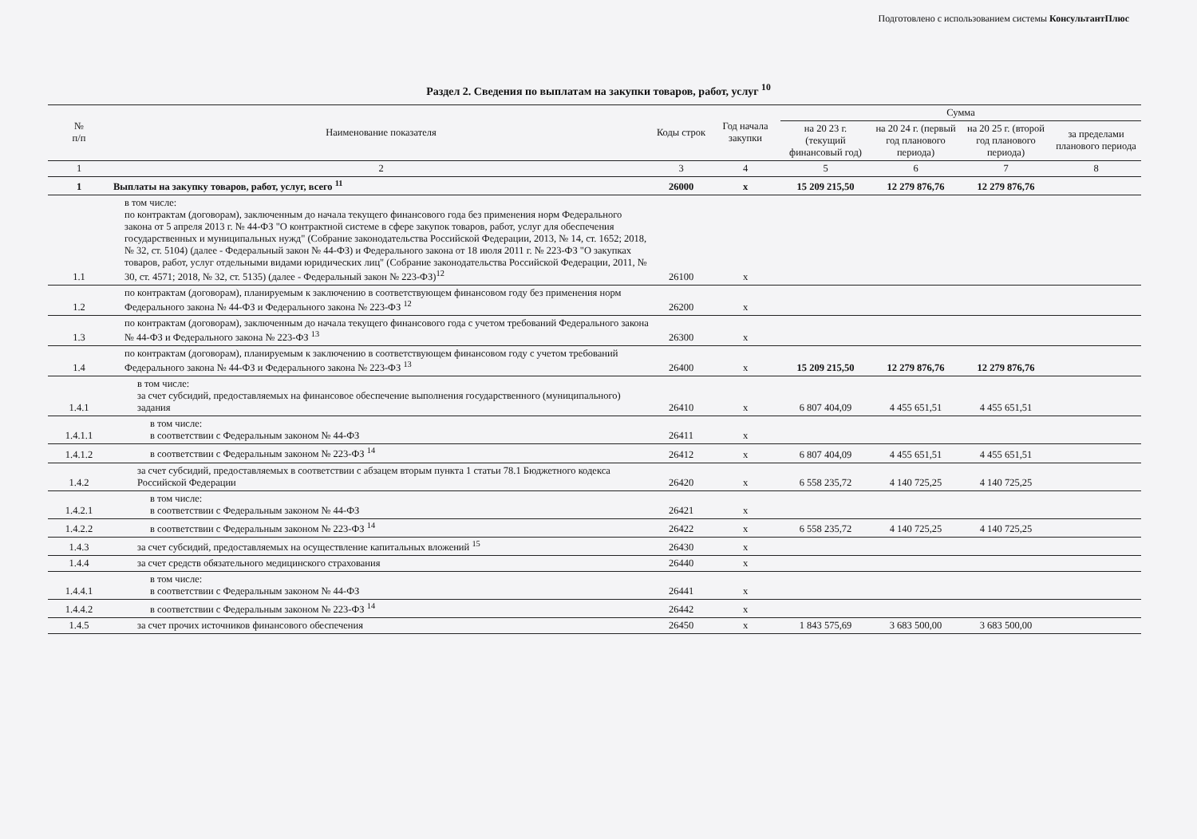Подготовлено с использованием системы КонсультантПлюс
Раздел 2. Сведения по выплатам на закупки товаров, работ, услуг <sup>10</sup>
| № п/п | Наименование показателя | Коды строк | Год начала закупки | Сумма | | | |
| --- | --- | --- | --- | --- | --- | --- | --- |
| | | | | на 20 23 г. (текущий финансовый год) | на 20 24 г. (первый год планового периода) | на 20 25 г. (второй год планового периода) | за пределами планового периода |
| 1 | 2 | 3 | 4 | 5 | 6 | 7 | 8 |
| 1 | Выплаты на закупку товаров, работ, услуг, всего <sup>11</sup> | 26000 | х | 15 209 215,50 | 12 279 876,76 | 12 279 876,76 | |
| 1.1 | в том числе: по контрактам (договорам), заключенным до начала текущего финансового года без применения норм Федерального закона от 5 апреля 2013 г. № 44-ФЗ "О контрактной системе в сфере закупок товаров, работ, услуг для обеспечения государственных и муниципальных нужд" (Собрание законодательства Российской Федерации, 2013, № 14, ст. 1652; 2018, № 32, ст. 5104) (далее - Федеральный закон № 44-ФЗ) и Федерального закона от 18 июля 2011 г. № 223-ФЗ "О закупках товаров, работ, услуг отдельными видами юридических лиц" (Собрание законодательства Российской Федерации, 2011, № 30, ст. 4571; 2018, № 32, ст. 5135) (далее - Федеральный закон № 223-ФЗ)<sup>12</sup> | 26100 | х | | | | |
| 1.2 | по контрактам (договорам), планируемым к заключению в соответствующем финансовом году без применения норм Федерального закона № 44-ФЗ и Федерального закона № 223-ФЗ <sup>12</sup> | 26200 | х | | | | |
| 1.3 | по контрактам (договорам), заключенным до начала текущего финансового года с учетом требований Федерального закона № 44-ФЗ и Федерального закона № 223-ФЗ <sup>13</sup> | 26300 | х | | | | |
| 1.4 | по контрактам (договорам), планируемым к заключению в соответствующем финансовом году с учетом требований Федерального закона № 44-ФЗ и Федерального закона № 223-ФЗ <sup>13</sup> | 26400 | х | 15 209 215,50 | 12 279 876,76 | 12 279 876,76 | |
| 1.4.1 | в том числе: за счет субсидий, предоставляемых на финансовое обеспечение выполнения государственного (муниципального) задания | 26410 | х | 6 807 404,09 | 4 455 651,51 | 4 455 651,51 | |
| 1.4.1.1 | в том числе: в соответствии с Федеральным законом № 44-ФЗ | 26411 | х | | | | |
| 1.4.1.2 | в соответствии с Федеральным законом № 223-ФЗ <sup>14</sup> | 26412 | х | 6 807 404,09 | 4 455 651,51 | 4 455 651,51 | |
| 1.4.2 | за счет субсидий, предоставляемых в соответствии с абзацем вторым пункта 1 статьи 78.1 Бюджетного кодекса Российской Федерации | 26420 | х | 6 558 235,72 | 4 140 725,25 | 4 140 725,25 | |
| 1.4.2.1 | в том числе: в соответствии с Федеральным законом № 44-ФЗ | 26421 | х | | | | |
| 1.4.2.2 | в соответствии с Федеральным законом № 223-ФЗ <sup>14</sup> | 26422 | х | 6 558 235,72 | 4 140 725,25 | 4 140 725,25 | |
| 1.4.3 | за счет субсидий, предоставляемых на осуществление капитальных вложений <sup>15</sup> | 26430 | х | | | | |
| 1.4.4 | за счет средств обязательного медицинского страхования | 26440 | х | | | | |
| 1.4.4.1 | в том числе: в соответствии с Федеральным законом № 44-ФЗ | 26441 | х | | | | |
| 1.4.4.2 | в соответствии с Федеральным законом № 223-ФЗ <sup>14</sup> | 26442 | х | | | | |
| 1.4.5 | за счет прочих источников финансового обеспечения | 26450 | х | 1 843 575,69 | 3 683 500,00 | 3 683 500,00 | |